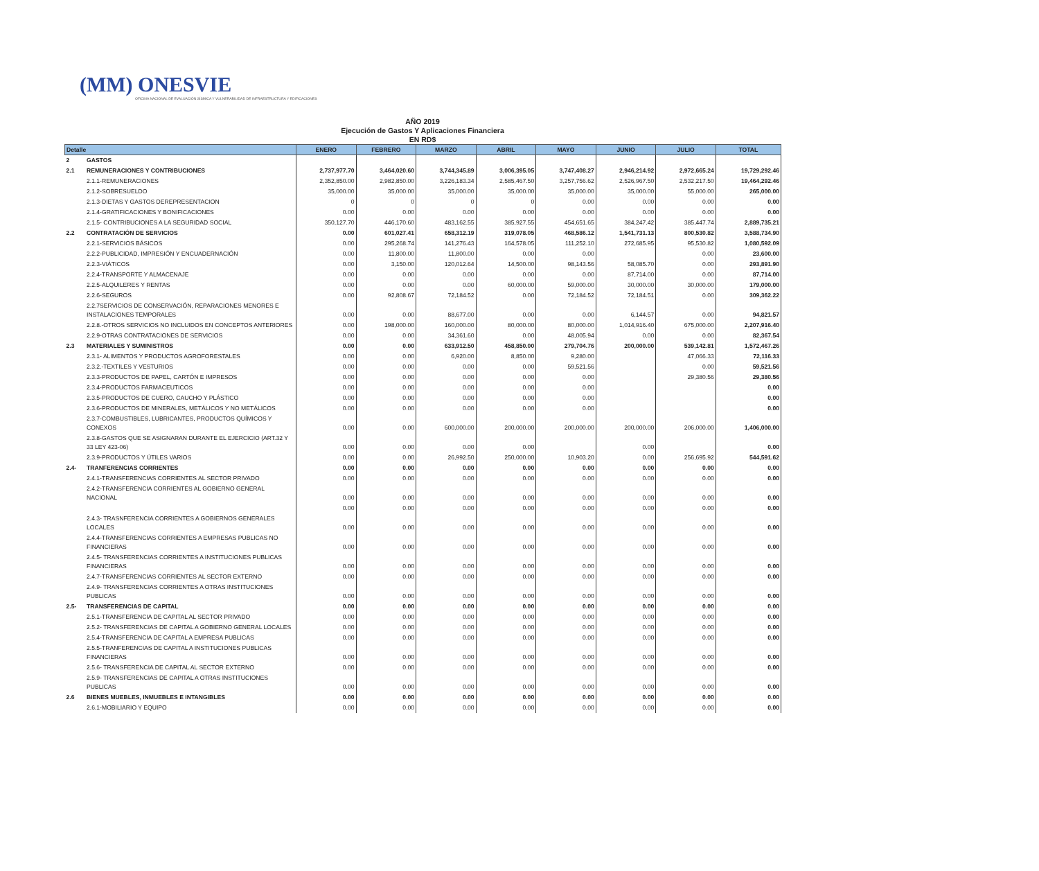(MM) ONESVIE
OFICINA NACIONAL DE EVALUACIÓN SÍSMICA Y VULNERABILIDAD DE INFRAESTRUCTURA Y EDIFICACIONES
AÑO 2019
Ejecución de Gastos Y Aplicaciones Financiera
EN RD$
| Detalle | | ENERO | FEBRERO | MARZO | ABRIL | MAYO | JUNIO | JULIO | TOTAL |
| --- | --- | --- | --- | --- | --- | --- | --- | --- | --- |
| 2 | GASTOS | | | | | | | | |
| 2.1 | REMUNERACIONES Y CONTRIBUCIONES | 2,737,977.70 | 3,464,020.60 | 3,744,345.89 | 3,006,395.05 | 3,747,408.27 | 2,946,214.92 | 2,972,665.24 | 19,729,292.46 |
| | 2.1.1-REMUNERACIONES | 2,352,850.00 | 2,982,850.00 | 3,226,183.34 | 2,585,467.50 | 3,257,756.62 | 2,526,967.50 | 2,532,217.50 | 19,464,292.46 |
| | 2.1.2-SOBRESUELDO | 35,000.00 | 35,000.00 | 35,000.00 | 35,000.00 | 35,000.00 | 35,000.00 | 55,000.00 | 265,000.00 |
| | 2.1.3-DIETAS Y GASTOS DEREPRESENTACION | 0 | 0 | 0 | 0 | 0.00 | 0.00 | 0.00 | 0.00 |
| | 2.1.4-GRATIFICACIONES Y BONIFICACIONES | 0.00 | 0.00 | 0.00 | 0.00 | 0.00 | 0.00 | 0.00 | 0.00 |
| | 2.1.5- CONTRIBUCIONES A LA SEGURIDAD SOCIAL | 350,127.70 | 446,170.60 | 483,162.55 | 385,927.55 | 454,651.65 | 384,247.42 | 385,447.74 | 2,889,735.21 |
| 2.2 | CONTRATACIÓN DE SERVICIOS | 0.00 | 601,027.41 | 658,312.19 | 319,078.05 | 468,586.12 | 1,541,731.13 | 800,530.82 | 3,588,734.90 |
| | 2.2.1-SERVICIOS BÁSICOS | 0.00 | 295,268.74 | 141,276.43 | 164,578.05 | 111,252.10 | 272,685.95 | 95,530.82 | 1,080,592.09 |
| | 2.2.2-PUBLICIDAD, IMPRESIÓN Y ENCUADERNACIÓN | 0.00 | 11,800.00 | 11,800.00 | 0.00 | 0.00 | | 0.00 | 23,600.00 |
| | 2.2.3-VIÁTICOS | 0.00 | 3,150.00 | 120,012.64 | 14,500.00 | 98,143.56 | 58,085.70 | 0.00 | 293,891.90 |
| | 2.2.4-TRANSPORTE Y ALMACENAJE | 0.00 | 0.00 | 0.00 | 0.00 | 0.00 | 87,714.00 | 0.00 | 87,714.00 |
| | 2.2.5-ALQUILERES Y RENTAS | 0.00 | 0.00 | 0.00 | 60,000.00 | 59,000.00 | 30,000.00 | 30,000.00 | 179,000.00 |
| | 2.2.6-SEGUROS | 0.00 | 92,808.67 | 72,184.52 | 0.00 | 72,184.52 | 72,184.51 | 0.00 | 309,362.22 |
| | 2.2.7SERVICIOS DE CONSERVACIÓN, REPARACIONES MENORES E INSTALACIONES TEMPORALES | 0.00 | 0.00 | 88,677.00 | 0.00 | 0.00 | 6,144.57 | 0.00 | 94,821.57 |
| | 2.2.8.-OTROS SERVICIOS NO INCLUIDOS EN CONCEPTOS ANTERIORES | 0.00 | 198,000.00 | 160,000.00 | 80,000.00 | 80,000.00 | 1,014,916.40 | 675,000.00 | 2,207,916.40 |
| | 2.2.9-OTRAS CONTRATACIONES DE SERVICIOS | 0.00 | 0.00 | 34,361.60 | 0.00 | 48,005.94 | 0.00 | 0.00 | 82,367.54 |
| 2.3 | MATERIALES Y SUMINISTROS | 0.00 | 0.00 | 633,912.50 | 458,850.00 | 279,704.76 | 200,000.00 | 539,142.81 | 1,572,467.26 |
| | 2.3.1- ALIMENTOS Y PRODUCTOS AGROFORESTALES | 0.00 | 0.00 | 6,920.00 | 8,850.00 | 9,280.00 | | 47,066.33 | 72,116.33 |
| | 2.3.2.-TEXTILES Y VESTURIOS | 0.00 | 0.00 | 0.00 | 0.00 | 59,521.56 | | 0.00 | 59,521.56 |
| | 2.3.3-PRODUCTOS DE PAPEL, CARTÓN E IMPRESOS | 0.00 | 0.00 | 0.00 | 0.00 | 0.00 | | 29,380.56 | 29,380.56 |
| | 2.3.4-PRODUCTOS FARMACEUTICOS | 0.00 | 0.00 | 0.00 | 0.00 | 0.00 | | | 0.00 |
| | 2.3.5-PRODUCTOS DE CUERO, CAUCHO Y PLÁSTICO | 0.00 | 0.00 | 0.00 | 0.00 | 0.00 | | | 0.00 |
| | 2.3.6-PRODUCTOS DE MINERALES, METÁLICOS Y NO METÁLICOS | 0.00 | 0.00 | 0.00 | 0.00 | 0.00 | | | 0.00 |
| | 2.3.7-COMBUSTIBLES, LUBRICANTES, PRODUCTOS QUÍMICOS Y CONEXOS | 0.00 | 0.00 | 600,000.00 | 200,000.00 | 200,000.00 | 200,000.00 | 206,000.00 | 1,406,000.00 |
| | 2.3.8-GASTOS QUE SE ASIGNARAN DURANTE EL EJERCICIO (ART.32 Y 33 LEY 423-06) | 0.00 | 0.00 | 0.00 | 0.00 | | 0.00 | | 0.00 |
| | 2.3.9-PRODUCTOS Y ÚTILES VARIOS | 0.00 | 0.00 | 26,992.50 | 250,000.00 | 10,903.20 | 0.00 | 256,695.92 | 544,591.62 |
| 2.4- | TRANFERENCIAS CORRIENTES | 0.00 | 0.00 | 0.00 | 0.00 | 0.00 | 0.00 | 0.00 | 0.00 |
| | 2.4.1-TRANSFERENCIAS CORRIENTES AL SECTOR PRIVADO | 0.00 | 0.00 | 0.00 | 0.00 | 0.00 | 0.00 | 0.00 | 0.00 |
| | 2.4.2-TRANSFERENCIA CORRIENTES AL GOBIERNO GENERAL NACIONAL | 0.00 | 0.00 | 0.00 | 0.00 | 0.00 | 0.00 | 0.00 | 0.00 |
| | | 0.00 | 0.00 | 0.00 | 0.00 | 0.00 | 0.00 | 0.00 | 0.00 |
| | 2.4.3- TRASNFERENCIA CORRIENTES A GOBIERNOS GENERALES LOCALES | 0.00 | 0.00 | 0.00 | 0.00 | 0.00 | 0.00 | 0.00 | 0.00 |
| | 2.4.4-TRANSFERENCIAS CORRIENTES A EMPRESAS PUBLICAS NO FINANCIERAS | 0.00 | 0.00 | 0.00 | 0.00 | 0.00 | 0.00 | 0.00 | 0.00 |
| | 2.4.5- TRANSFERENCIAS CORRIENTES A INSTITUCIONES PUBLICAS FINANCIERAS | 0.00 | 0.00 | 0.00 | 0.00 | 0.00 | 0.00 | 0.00 | 0.00 |
| | 2.4.7-TRANSFERENCIAS CORRIENTES AL SECTOR EXTERNO | 0.00 | 0.00 | 0.00 | 0.00 | 0.00 | 0.00 | 0.00 | 0.00 |
| | 2.4.9- TRANSFERENCIAS CORRIENTES A OTRAS INSTITUCIONES PUBLICAS | 0.00 | 0.00 | 0.00 | 0.00 | 0.00 | 0.00 | 0.00 | 0.00 |
| 2.5- | TRANSFERENCIAS DE CAPITAL | 0.00 | 0.00 | 0.00 | 0.00 | 0.00 | 0.00 | 0.00 | 0.00 |
| | 2.5.1-TRANSFERENCIA DE CAPITAL AL SECTOR PRIVADO | 0.00 | 0.00 | 0.00 | 0.00 | 0.00 | 0.00 | 0.00 | 0.00 |
| | 2.5.2- TRANSFERENCIAS DE CAPITAL A GOBIERNO GENERAL LOCALES | 0.00 | 0.00 | 0.00 | 0.00 | 0.00 | 0.00 | 0.00 | 0.00 |
| | 2.5.4-TRANSFERENCIA DE CAPITAL A EMPRESA PUBLICAS | 0.00 | 0.00 | 0.00 | 0.00 | 0.00 | 0.00 | 0.00 | 0.00 |
| | 2.5.5-TRANFERENCIAS DE CAPITAL A INSTITUCIONES PUBLICAS FINANCIERAS | 0.00 | 0.00 | 0.00 | 0.00 | 0.00 | 0.00 | 0.00 | 0.00 |
| | 2.5.6- TRANSFERENCIA DE CAPITAL AL SECTOR EXTERNO | 0.00 | 0.00 | 0.00 | 0.00 | 0.00 | 0.00 | 0.00 | 0.00 |
| | 2.5.9- TRANSFERENCIAS DE CAPITAL A OTRAS INSTITUCIONES PUBLICAS | 0.00 | 0.00 | 0.00 | 0.00 | 0.00 | 0.00 | 0.00 | 0.00 |
| 2.6 | BIENES MUEBLES, INMUEBLES E INTANGIBLES | 0.00 | 0.00 | 0.00 | 0.00 | 0.00 | 0.00 | 0.00 | 0.00 |
| | 2.6.1-MOBILIARIO Y EQUIPO | 0.00 | 0.00 | 0.00 | 0.00 | 0.00 | 0.00 | 0.00 | 0.00 |